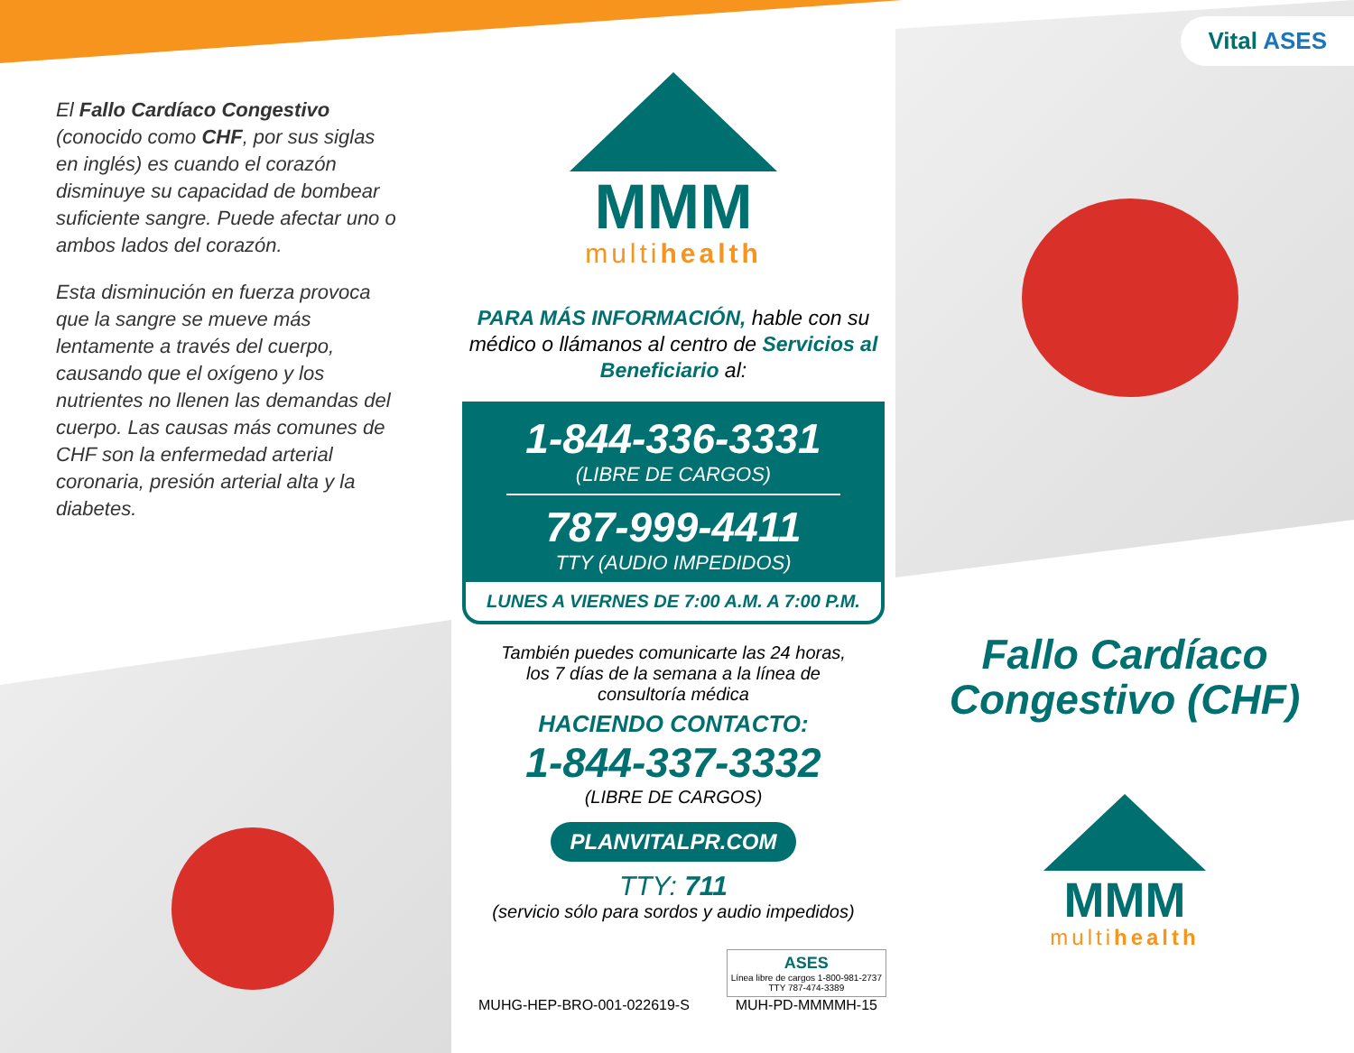El Fallo Cardíaco Congestivo (conocido como CHF, por sus siglas en inglés) es cuando el corazón disminuye su capacidad de bombear suficiente sangre. Puede afectar uno o ambos lados del corazón.
Esta disminución en fuerza provoca que la sangre se mueve más lentamente a través del cuerpo, causando que el oxígeno y los nutrientes no llenen las demandas del cuerpo. Las causas más comunes de CHF son la enfermedad arterial coronaria, presión arterial alta y la diabetes.
MMM
multihealth
PARA MÁS INFORMACIÓN, hable con su médico o llámanos al centro de Servicios al Beneficiario al:
1-844-336-3331
(LIBRE DE CARGOS)
787-999-4411
TTY (AUDIO IMPEDIDOS)
LUNES A VIERNES DE 7:00 A.M. A 7:00 P.M.
También puedes comunicarte las 24 horas, los 7 días de la semana a la línea de consultoría médica
HACIENDO CONTACTO:
1-844-337-3332
(LIBRE DE CARGOS)
PLANVITALPR.COM
TTY: 711
(servicio sólo para sordos y audio impedidos)
MUHG-HEP-BRO-001-022619-S ASES
Línea libre de cargos 1-800-981-2737
TTY 787-474-3389
MUH-PD-MMMMH-15
Vital ASES
Fallo Cardíaco
Congestivo (CHF)
MMM
multihealth